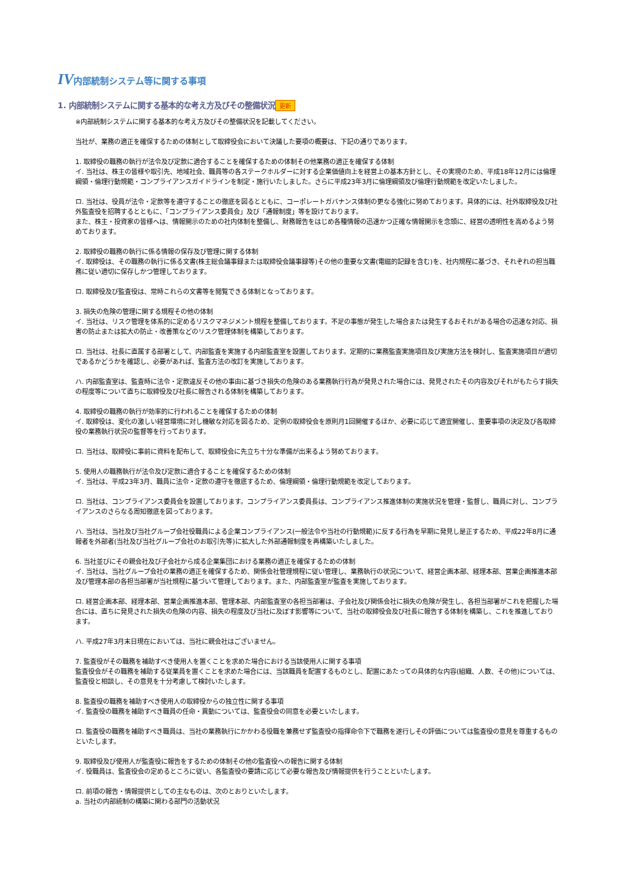IV内部統制システム等に関する事項
1. 内部統制システムに関する基本的な考え方及びその整備状況 更新
※内部統制システムに関する基本的な考え方及びその整備状況を記載してください。
当社が、業務の適正を確保するための体制として取締役会において決議した要項の概要は、下記の通りであります。
1. 取締役の職務の執行が法令及び定款に適合することを確保するための体制その他業務の適正を確保する体制
イ. 当社は、株主の皆様や取引先、地域社会、職員等の各ステークホルダーに対する企業価値向上を経営上の基本方針とし、その実現のため、平成18年12月には倫理綱領・倫理行動規範・コンプライアンスガイドラインを制定・施行いたしました。さらに平成23年3月に倫理綱領及び倫理行動規範を改定いたしました。
ロ. 当社は、役員が法令・定款等を遵守することの徹底を図るとともに、コーポレートガバナンス体制の更なる強化に努めております。具体的には、社外取締役及び社外監査役を招聘するとともに、「コンプライアンス委員会」及び「通報制度」等を設けております。
また、株主・投資家の皆様へは、情報開示のための社内体制を整備し、財務報告をはじめ各種情報の迅速かつ正確な情報開示を念頭に、経営の透明性を高めるよう努めております。
2. 取締役の職務の執行に係る情報の保存及び管理に関する体制
イ. 取締役は、その職務の執行に係る文書(株主総会議事録または取締役会議事録等)その他の重要な文書(電磁的記録を含む)を、社内規程に基づき、それぞれの担当職務に従い適切に保存しかつ管理しております。
ロ. 取締役及び監査役は、常時これらの文書等を閲覧できる体制となっております。
3. 損失の危険の管理に関する規程その他の体制
イ. 当社は、リスク管理を体系的に定めるリスクマネジメント規程を整備しております。不足の事態が発生した場合または発生するおそれがある場合の迅速な対応、損害の防止または拡大の防止・改善策などのリスク管理体制を構築しております。
ロ. 当社は、社長に直属する部署として、内部監査を実施する内部監査室を設置しております。定期的に業務監査実施項目及び実施方法を検討し、監査実施項目が適切であるかどうかを確認し、必要があれば、監査方法の改訂を実施しております。
ハ. 内部監査室は、監査時に法令・定款違反その他の事由に基づき損失の危険のある業務執行行為が発見された場合には、発見されたその内容及びそれがもたらす損失の程度等について直ちに取締役及び社長に報告される体制を構築しております。
4. 取締役の職務の執行が効率的に行われることを確保するための体制
イ. 取締役は、変化の激しい経営環境に対し機敏な対応を図るため、定例の取締役会を原則月1回開催するほか、必要に応じて適宜開催し、重要事項の決定及び各取締役の業務執行状況の監督等を行っております。
ロ. 当社は、取締役に事前に資料を配布して、取締役会に先立ち十分な準備が出来るよう努めております。
5. 使用人の職務執行が法令及び定款に適合することを確保するための体制
イ. 当社は、平成23年3月、職員に法令・定款の遵守を徹底するため、倫理綱領・倫理行動規範を改定しております。
ロ. 当社は、コンプライアンス委員会を設置しております。コンプライアンス委員長は、コンプライアンス推進体制の実施状況を管理・監督し、職員に対し、コンプライアンスのさらなる周知徹底を図っております。
ハ. 当社は、当社及び当社グループ会社役職員による企業コンプライアンス(一般法令や当社の行動規範)に反する行為を早期に発見し是正するため、平成22年8月に通報者を外部者(当社及び当社グループ会社のお取引先等)に拡大した外部通報制度を再構築いたしました。
6. 当社並びにその親会社及び子会社から成る企業集団における業務の適正を確保するための体制
イ. 当社は、当社グループ会社の業務の適正を確保するため、関係会社管理規程に従い管理し、業務執行の状況について、経営企画本部、経理本部、営業企画推進本部及び管理本部の各担当部署が当社規程に基づいて管理しております。また、内部監査室が監査を実施しております。
ロ. 経営企画本部、経理本部、営業企画推進本部、管理本部、内部監査室の各担当部署は、子会社及び関係会社に損失の危険が発生し、各担当部署がこれを把握した場合には、直ちに発見された損失の危険の内容、損失の程度及び当社に及ぼす影響等について、当社の取締役会及び社長に報告する体制を構築し、これを推進しております。
ハ. 平成27年3月末日現在においては、当社に親会社はございません。
7. 監査役がその職務を補助すべき使用人を置くことを求めた場合における当該使用人に関する事項
監査役会がその職務を補助する従業員を置くことを求めた場合には、当該職員を配置するものとし、配置にあたっての具体的な内容(組織、人数、その他)については、監査役と相談し、その意見を十分考慮して検討いたします。
8. 監査役の職務を補助すべき使用人の取締役からの独立性に関する事項
イ. 監査役の職務を補助すべき職員の任命・異動については、監査役会の同意を必要といたします。
ロ. 監査役の職務を補助すべき職員は、当社の業務執行にかかわる役職を兼務せず監査役の指揮命令下で職務を遂行しその評価については監査役の意見を尊重するものといたします。
9. 取締役及び使用人が監査役に報告をするための体制その他の監査役への報告に関する体制
イ. 役職員は、監査役会の定めるところに従い、各監査役の要請に応じて必要な報告及び情報提供を行うことといたします。
ロ. 前項の報告・情報提供としての主なものは、次のとおりといたします。
a. 当社の内部統制の構築に関わる部門の活動状況